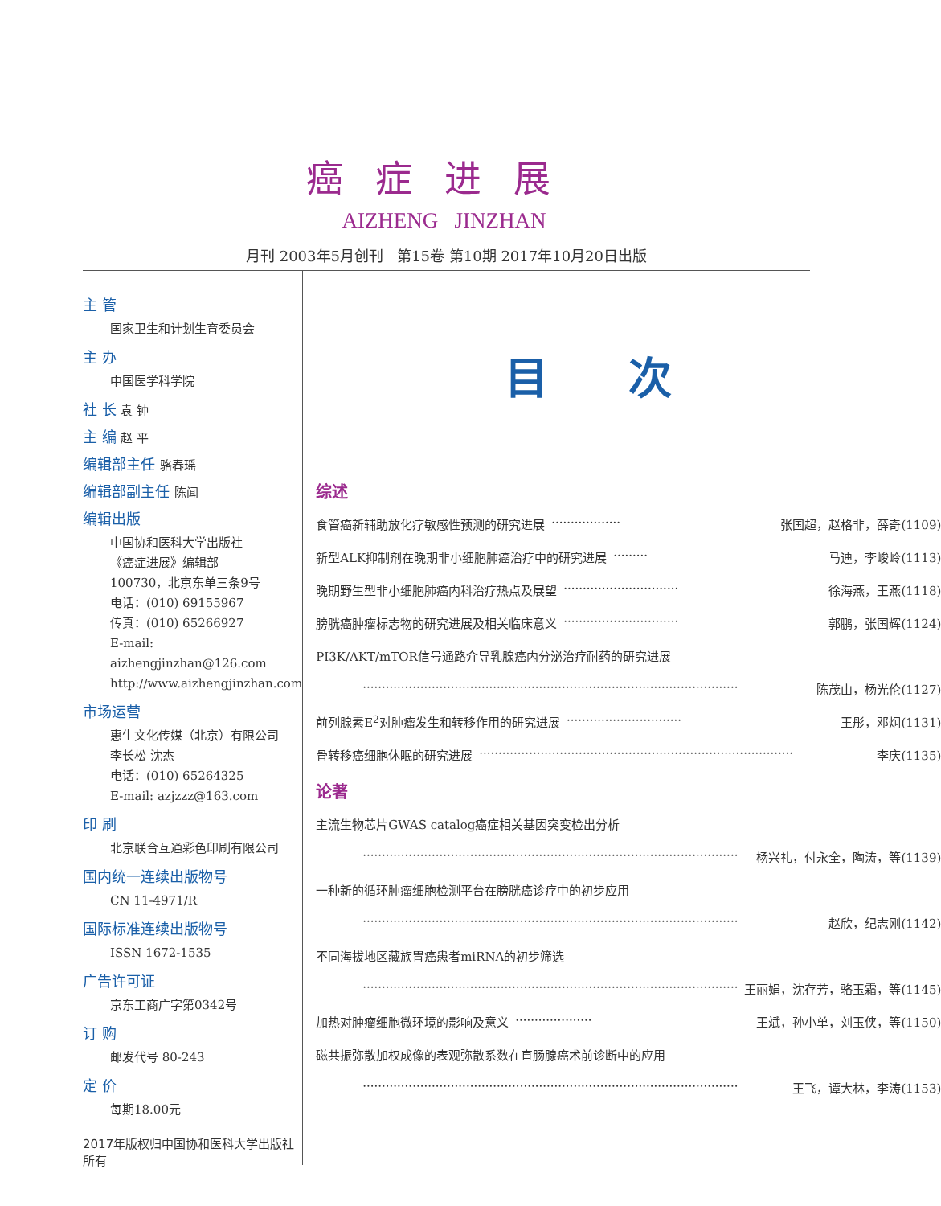癌症进展
AIZHENG JINZHAN
月刊 2003年5月创刊 第15卷 第10期 2017年10月20日出版
主 管
国家卫生和计划生育委员会
主 办
中国医学科学院
社 长 袁 钟
主 编 赵 平
编辑部主任 骆春瑶
编辑部副主任 陈闻
编辑出版
中国协和医科大学出版社
《癌症进展》编辑部
100730，北京东单三条9号
电话：(010) 69155967
传真：(010) 65266927
E-mail: aizhengjinzhan@126.com
http://www.aizhengjinzhan.com
市场运营
惠生文化传媒（北京）有限公司
李长松 沈杰
电话：(010) 65264325
E-mail: azjzzz@163.com
印 刷
北京联合互通彩色印刷有限公司
国内统一连续出版物号
CN 11-4971/R
国际标准连续出版物号
ISSN 1672-1535
广告许可证
京东工商广字第0342号
订 购
邮发代号 80-243
定 价
每期18.00元
2017年版权归中国协和医科大学出版社所有
目次
综述
食管癌新辅助放化疗敏感性预测的研究进展 ·················· 张国超，赵格非，薛奇(1109)
新型ALK抑制剂在晚期非小细胞肺癌治疗中的研究进展 ········· 马迪，李峻岭(1113)
晚期野生型非小细胞肺癌内科治疗热点及展望 ······························ 徐海燕，王燕(1118)
膀胱癌肿瘤标志物的研究进展及相关临床意义 ······························ 郭鹏，张国辉(1124)
PI3K/AKT/mTOR信号通路介导乳腺癌内分泌治疗耐药的研究进展
·································································································· 陈茂山，杨光伦(1127)
前列腺素E<sub>2</sub>对肿瘤发生和转移作用的研究进展 ······························ 王彤，邓炯(1131)
骨转移癌细胞休眠的研究进展 ·················································································· 李庆(1135)
论著
主流生物芯片GWAS catalog癌症相关基因突变检出分析
·································································································· 杨兴礼，付永全，陶涛，等(1139)
一种新的循环肿瘤细胞检测平台在膀胱癌诊疗中的初步应用
·································································································· 赵欣，纪志刚(1142)
不同海拔地区藏族胃癌患者miRNA的初步筛选
·································································································· 王丽娟，沈存芳，骆玉霜，等(1145)
加热对肿瘤细胞微环境的影响及意义 ···················· 王斌，孙小单，刘玉侠，等(1150)
磁共振弥散加权成像的表观弥散系数在直肠腺癌术前诊断中的应用
·································································································· 王飞，谭大林，李涛(1153)